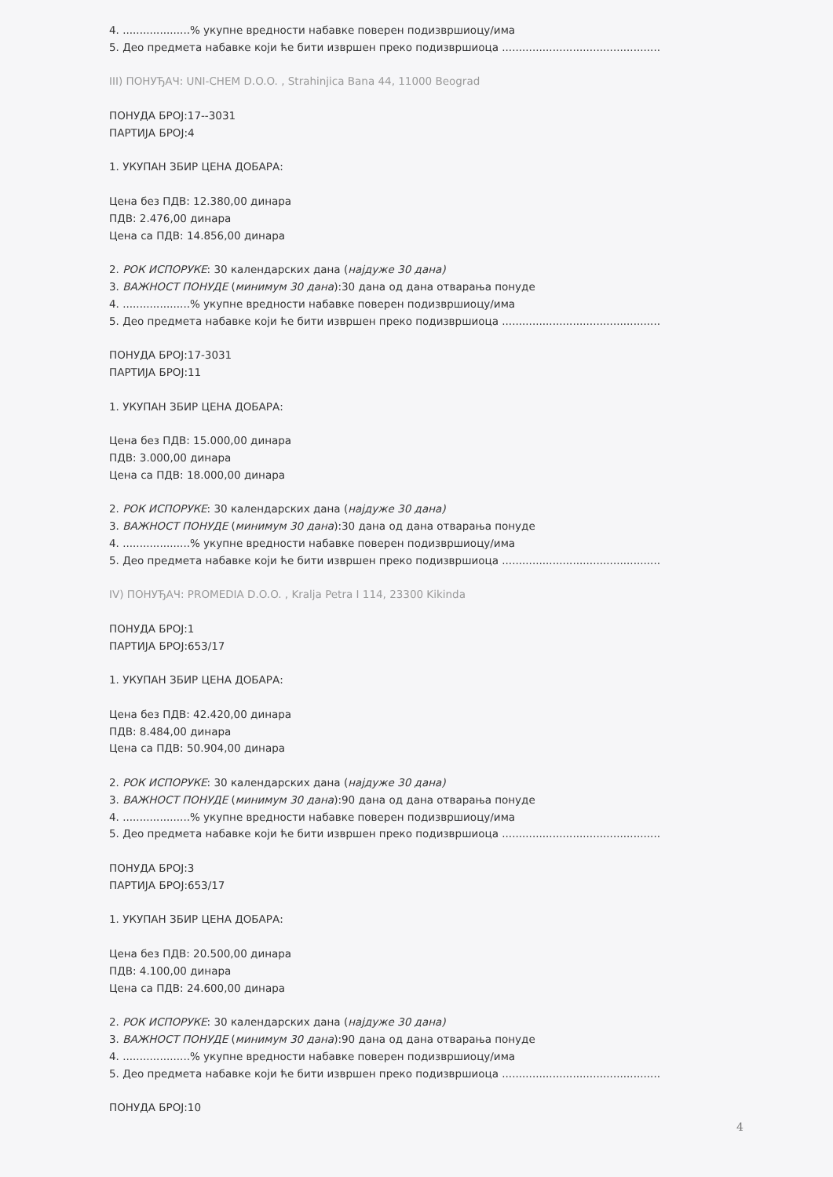4. ....................% укупне вредности набавке поверен подизвршиоцу/има
5. Део предмета набавке који ће бити извршен преко подизвршиоца ...............................................
III) ПОНУЂАЧ: UNI-CHEM D.O.O. , Strahinjica Bana 44, 11000 Beograd
ПОНУДА БРОЈ:17--3031
ПАРТИЈА БРОЈ:4
1. УКУПАН ЗБИР ЦЕНА ДОБАРА:
Цена без ПДВ: 12.380,00 динара
ПДВ: 2.476,00 динара
Цена са ПДВ: 14.856,00 динара
2. РОК ИСПОРУКЕ: 30 календарских дана (најдуже 30 дана)
3. ВАЖНОСТ ПОНУДЕ (минимум 30 дана):30 дана од дана отварања понуде
4. ....................% укупне вредности набавке поверен подизвршиоцу/има
5. Део предмета набавке који ће бити извршен преко подизвршиоца ...............................................
ПОНУДА БРОЈ:17-3031
ПАРТИЈА БРОЈ:11
1. УКУПАН ЗБИР ЦЕНА ДОБАРА:
Цена без ПДВ: 15.000,00 динара
ПДВ: 3.000,00 динара
Цена са ПДВ: 18.000,00 динара
2. РОК ИСПОРУКЕ: 30 календарских дана (најдуже 30 дана)
3. ВАЖНОСТ ПОНУДЕ (минимум 30 дана):30 дана од дана отварања понуде
4. ....................% укупне вредности набавке поверен подизвршиоцу/има
5. Део предмета набавке који ће бити извршен преко подизвршиоца ...............................................
IV) ПОНУЂАЧ: PROMEDIA D.O.O. , Kralja Petra I 114, 23300 Kikinda
ПОНУДА БРОЈ:1
ПАРТИЈА БРОЈ:653/17
1. УКУПАН ЗБИР ЦЕНА ДОБАРА:
Цена без ПДВ: 42.420,00 динара
ПДВ: 8.484,00 динара
Цена са ПДВ: 50.904,00 динара
2. РОК ИСПОРУКЕ: 30 календарских дана (најдуже 30 дана)
3. ВАЖНОСТ ПОНУДЕ (минимум 30 дана):90 дана од дана отварања понуде
4. ....................% укупне вредности набавке поверен подизвршиоцу/има
5. Део предмета набавке који ће бити извршен преко подизвршиоца ...............................................
ПОНУДА БРОЈ:3
ПАРТИЈА БРОЈ:653/17
1. УКУПАН ЗБИР ЦЕНА ДОБАРА:
Цена без ПДВ: 20.500,00 динара
ПДВ: 4.100,00 динара
Цена са ПДВ: 24.600,00 динара
2. РОК ИСПОРУКЕ: 30 календарских дана (најдуже 30 дана)
3. ВАЖНОСТ ПОНУДЕ (минимум 30 дана):90 дана од дана отварања понуде
4. ....................% укупне вредности набавке поверен подизвршиоцу/има
5. Део предмета набавке који ће бити извршен преко подизвршиоца ...............................................
ПОНУДА БРОЈ:10
4